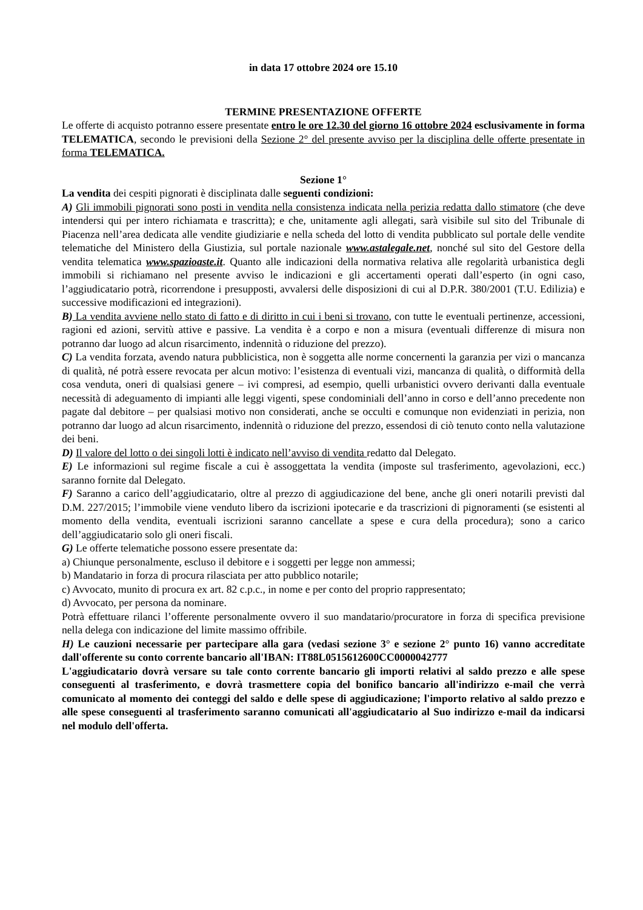in data 17 ottobre 2024 ore 15.10
TERMINE PRESENTAZIONE OFFERTE
Le offerte di acquisto potranno essere presentate entro le ore 12.30 del giorno 16 ottobre 2024 esclusivamente in forma TELEMATICA, secondo le previsioni della Sezione 2° del presente avviso per la disciplina delle offerte presentate in forma TELEMATICA.
Sezione 1°
La vendita dei cespiti pignorati è disciplinata dalle seguenti condizioni:
A) Gli immobili pignorati sono posti in vendita nella consistenza indicata nella perizia redatta dallo stimatore (che deve intendersi qui per intero richiamata e trascritta); e che, unitamente agli allegati, sarà visibile sul sito del Tribunale di Piacenza nell’area dedicata alle vendite giudiziarie e nella scheda del lotto di vendita pubblicato sul portale delle vendite telematiche del Ministero della Giustizia, sul portale nazionale www.astalegale.net, nonché sul sito del Gestore della vendita telematica www.spazioaste.it. Quanto alle indicazioni della normativa relativa alle regolarità urbanistica degli immobili si richiamano nel presente avviso le indicazioni e gli accertamenti operati dall’esperto (in ogni caso, l’aggiudicatario potrà, ricorrendone i presupposti, avvalersi delle disposizioni di cui al D.P.R. 380/2001 (T.U. Edilizia) e successive modificazioni ed integrazioni).
B) La vendita avviene nello stato di fatto e di diritto in cui i beni si trovano, con tutte le eventuali pertinenze, accessioni, ragioni ed azioni, servitù attive e passive. La vendita è a corpo e non a misura (eventuali differenze di misura non potranno dar luogo ad alcun risarcimento, indennità o riduzione del prezzo).
C) La vendita forzata, avendo natura pubblicistica, non è soggetta alle norme concernenti la garanzia per vizi o mancanza di qualità, né potrà essere revocata per alcun motivo: l’esistenza di eventuali vizi, mancanza di qualità, o difformità della cosa venduta, oneri di qualsiasi genere – ivi compresi, ad esempio, quelli urbanistici ovvero derivanti dalla eventuale necessità di adeguamento di impianti alle leggi vigenti, spese condominiali dell’anno in corso e dell’anno precedente non pagate dal debitore – per qualsiasi motivo non considerati, anche se occulti e comunque non evidenziati in perizia, non potranno dar luogo ad alcun risarcimento, indennità o riduzione del prezzo, essendosi di ciò tenuto conto nella valutazione dei beni.
D) Il valore del lotto o dei singoli lotti è indicato nell’avviso di vendita redatto dal Delegato.
E) Le informazioni sul regime fiscale a cui è assoggettata la vendita (imposte sul trasferimento, agevolazioni, ecc.) saranno fornite dal Delegato.
F) Saranno a carico dell’aggiudicatario, oltre al prezzo di aggiudicazione del bene, anche gli oneri notarili previsti dal D.M. 227/2015; l’immobile viene venduto libero da iscrizioni ipotecarie e da trascrizioni di pignoramenti (se esistenti al momento della vendita, eventuali iscrizioni saranno cancellate a spese e cura della procedura); sono a carico dell’aggiudicatario solo gli oneri fiscali.
G) Le offerte telematiche possono essere presentate da:
a) Chiunque personalmente, escluso il debitore e i soggetti per legge non ammessi;
b) Mandatario in forza di procura rilasciata per atto pubblico notarile;
c) Avvocato, munito di procura ex art. 82 c.p.c., in nome e per conto del proprio rappresentato;
d) Avvocato, per persona da nominare.
Potrà effettuare rilanci l’offerente personalmente ovvero il suo mandatario/procuratore in forza di specifica previsione nella delega con indicazione del limite massimo offribile.
H) Le cauzioni necessarie per partecipare alla gara (vedasi sezione 3° e sezione 2° punto 16) vanno accreditate dall'offerente su conto corrente bancario all'IBAN: IT88L0515612600CC0000042777
L'aggiudicatario dovrà versare su tale conto corrente bancario gli importi relativi al saldo prezzo e alle spese conseguenti al trasferimento, e dovrà trasmettere copia del bonifico bancario all'indirizzo e-mail che verrà comunicato al momento dei conteggi del saldo e delle spese di aggiudicazione; l'importo relativo al saldo prezzo e alle spese conseguenti al trasferimento saranno comunicati all'aggiudicatario al Suo indirizzo e-mail da indicarsi nel modulo dell'offerta.